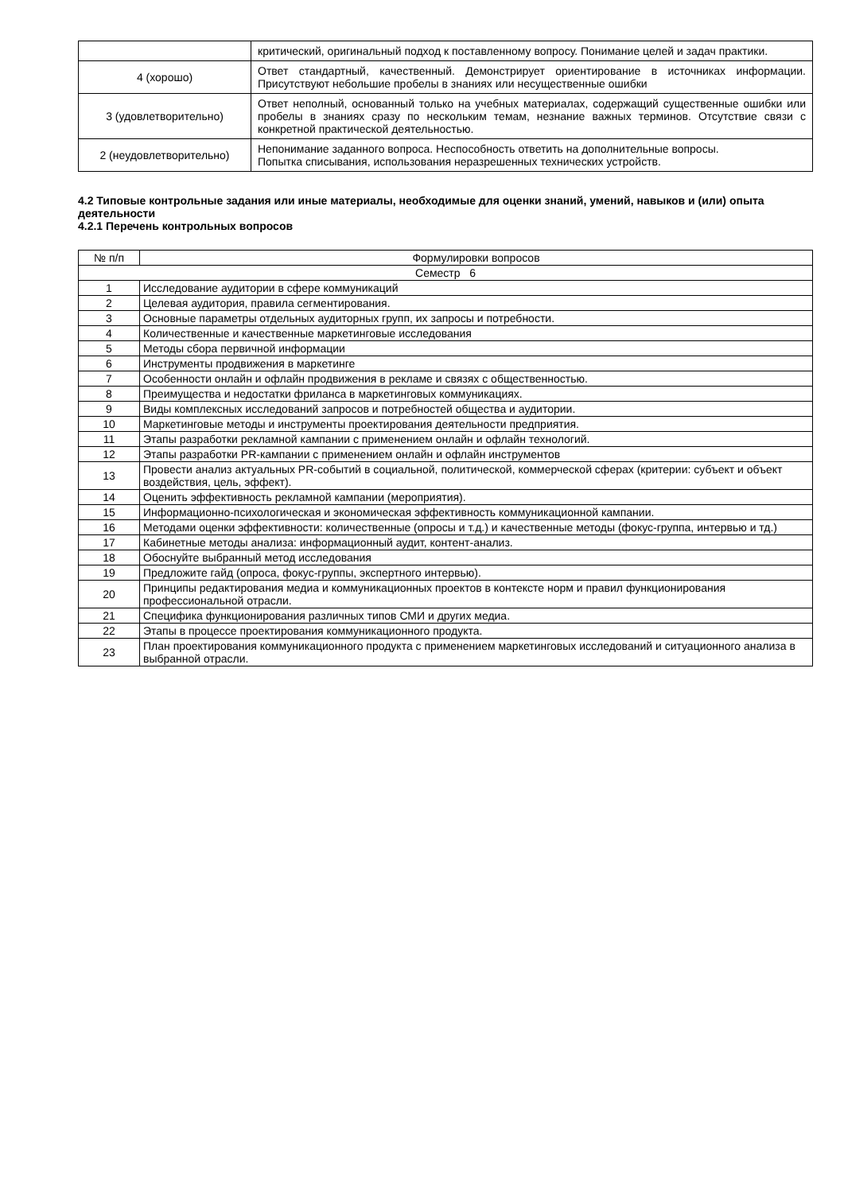| | критический, оригинальный подход к поставленному вопросу. Понимание целей и задач практики. |
| 4 (хорошо) | Ответ стандартный, качественный. Демонстрирует ориентирование в источниках информации. Присутствуют небольшие пробелы в знаниях или несущественные ошибки |
| 3 (удовлетворительно) | Ответ неполный, основанный только на учебных материалах, содержащий существенные ошибки или пробелы в знаниях сразу по нескольким темам, незнание важных терминов. Отсутствие связи с конкретной практической деятельностью. |
| 2 (неудовлетворительно) | Непонимание заданного вопроса. Неспособность ответить на дополнительные вопросы. Попытка списывания, использования неразрешенных технических устройств. |
4.2 Типовые контрольные задания или иные материалы, необходимые для оценки знаний, умений, навыков и (или) опыта деятельности
4.2.1 Перечень контрольных вопросов
| № п/п | Формулировки вопросов |
| --- | --- |
| Семестр 6 | |
| 1 | Исследование аудитории в сфере коммуникаций |
| 2 | Целевая аудитория, правила сегментирования. |
| 3 | Основные параметры отдельных аудиторных групп, их запросы и потребности. |
| 4 | Количественные и качественные маркетинговые исследования |
| 5 | Методы сбора первичной информации |
| 6 | Инструменты продвижения в маркетинге |
| 7 | Особенности онлайн и офлайн продвижения в рекламе и связях с общественностью. |
| 8 | Преимущества и недостатки фриланса в маркетинговых коммуникациях. |
| 9 | Виды комплексных исследований запросов и потребностей общества и аудитории. |
| 10 | Маркетинговые методы и инструменты проектирования деятельности предприятия. |
| 11 | Этапы разработки рекламной кампании с применением онлайн и офлайн технологий. |
| 12 | Этапы разработки PR-кампании с применением онлайн и офлайн инструментов |
| 13 | Провести анализ актуальных PR-событий в социальной, политической, коммерческой сферах (критерии: субъект и объект воздействия, цель, эффект). |
| 14 | Оценить эффективность рекламной кампании (мероприятия). |
| 15 | Информационно-психологическая и экономическая эффективность коммуникационной кампании. |
| 16 | Методами оценки эффективности: количественные (опросы и т.д.) и качественные методы (фокус-группа, интервью и тд.) |
| 17 | Кабинетные методы анализа: информационный аудит, контент-анализ. |
| 18 | Обоснуйте выбранный метод исследования |
| 19 | Предложите гайд (опроса, фокус-группы, экспертного интервью). |
| 20 | Принципы редактирования медиа и коммуникационных проектов в контексте норм и правил функционирования профессиональной отрасли. |
| 21 | Специфика функционирования различных типов СМИ и других медиа. |
| 22 | Этапы в процессе проектирования коммуникационного продукта. |
| 23 | План проектирования коммуникационного продукта с применением маркетинговых исследований и ситуационного анализа в выбранной отрасли. |